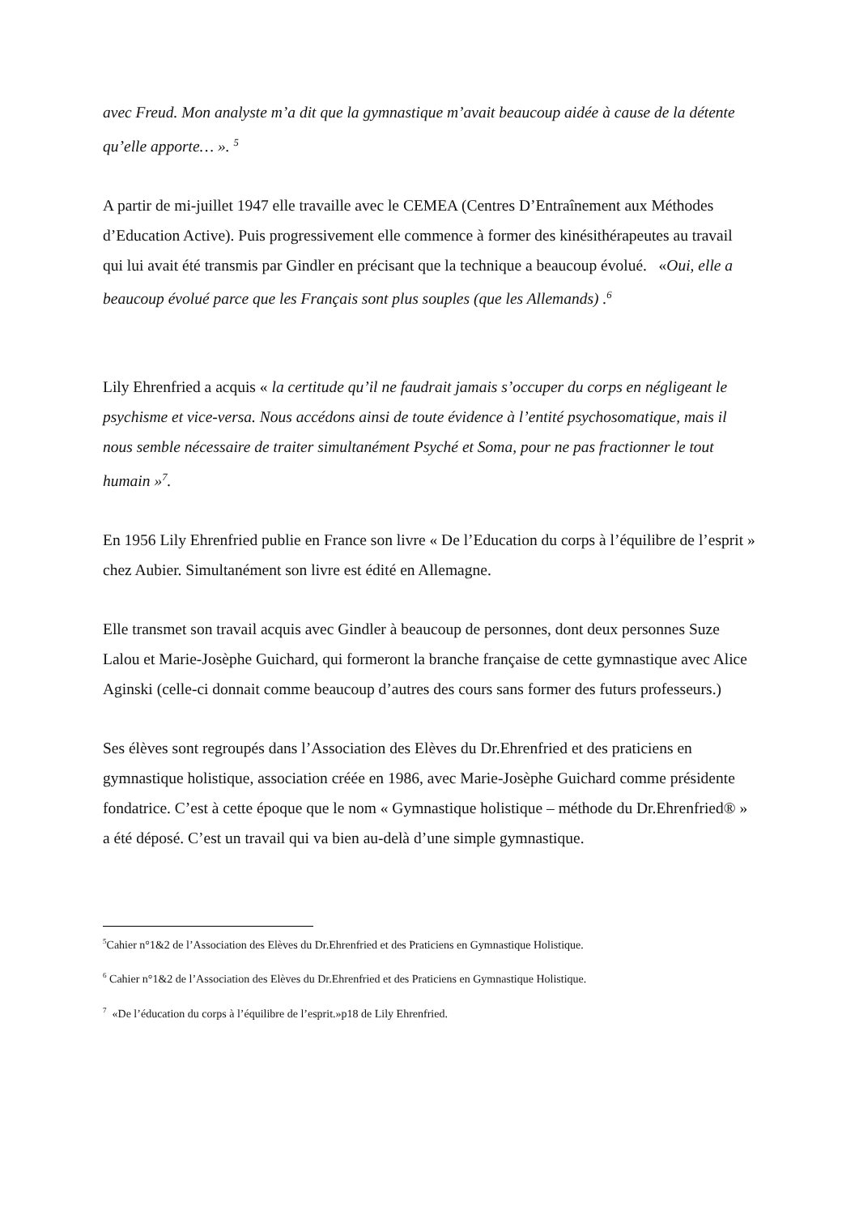avec Freud. Mon analyste m’a dit que la gymnastique m’avait beaucoup aidée à cause de la détente qu’elle apporte… ». <sup>5</sup>
A partir de mi-juillet 1947 elle travaille avec le CEMEA (Centres D’Entraînement aux Méthodes d’Education Active). Puis progressivement elle commence à former des kinésithérapeutes au travail qui lui avait été transmis par Gindler en précisant que la technique a beaucoup évolué. «Oui, elle a beaucoup évolué parce que les Français sont plus souples (que les Allemands) .<sup>6</sup>
Lily Ehrenfried a acquis « la certitude qu’il ne faudrait jamais s’occuper du corps en négligeant le psychisme et vice-versa. Nous accédons ainsi de toute évidence à l’entité psychosomatique, mais il nous semble nécessaire de traiter simultanément Psyché et Soma, pour ne pas fractionner le tout humain »<sup>7</sup>.
En 1956 Lily Ehrenfried publie en France son livre « De l’Education du corps à l’équilibre de l’esprit » chez Aubier. Simultanément son livre est édité en Allemagne.
Elle transmet son travail acquis avec Gindler à beaucoup de personnes, dont deux personnes Suze Lalou et Marie-Josèphe Guichard, qui formeront la branche française de cette gymnastique avec Alice Aginski (celle-ci donnait comme beaucoup d’autres des cours sans former des futurs professeurs.)
Ses élèves sont regroupés dans l’Association des Elèves du Dr.Ehrenfried et des praticiens en gymnastique holistique, association créée en 1986, avec Marie-Josèphe Guichard comme présidente fondatrice. C’est à cette époque que le nom « Gymnastique holistique – méthode du Dr.Ehrenfried® » a été déposé. C’est un travail qui va bien au-delà d’une simple gymnastique.
<sup>5</sup> Cahier n°1&2 de l’Association des Elèves du Dr.Ehrenfried et des Praticiens en Gymnastique Holistique.
<sup>6</sup> Cahier n°1&2 de l’Association des Elèves du Dr.Ehrenfried et des Praticiens en Gymnastique Holistique.
<sup>7</sup> «De l’éducation du corps à l’équilibre de l’esprit.»p18 de Lily Ehrenfried.